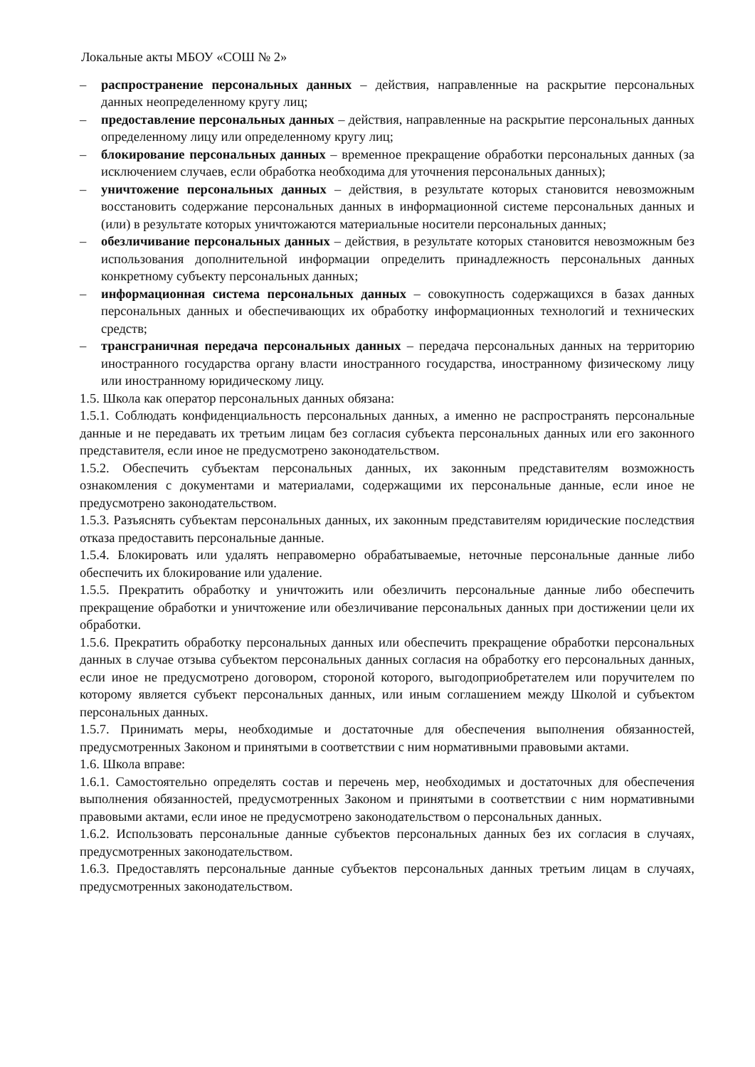Локальные акты МБОУ «СОШ № 2»
– распространение персональных данных – действия, направленные на раскрытие персональных данных неопределенному кругу лиц;
– предоставление персональных данных – действия, направленные на раскрытие персональных данных определенному лицу или определенному кругу лиц;
– блокирование персональных данных – временное прекращение обработки персональных данных (за исключением случаев, если обработка необходима для уточнения персональных данных);
– уничтожение персональных данных – действия, в результате которых становится невозможным восстановить содержание персональных данных в информационной системе персональных данных и (или) в результате которых уничтожаются материальные носители персональных данных;
– обезличивание персональных данных – действия, в результате которых становится невозможным без использования дополнительной информации определить принадлежность персональных данных конкретному субъекту персональных данных;
– информационная система персональных данных – совокупность содержащихся в базах данных персональных данных и обеспечивающих их обработку информационных технологий и технических средств;
– трансграничная передача персональных данных – передача персональных данных на территорию иностранного государства органу власти иностранного государства, иностранному физическому лицу или иностранному юридическому лицу.
1.5. Школа как оператор персональных данных обязана:
1.5.1. Соблюдать конфиденциальность персональных данных, а именно не распространять персональные данные и не передавать их третьим лицам без согласия субъекта персональных данных или его законного представителя, если иное не предусмотрено законодательством.
1.5.2. Обеспечить субъектам персональных данных, их законным представителям возможность ознакомления с документами и материалами, содержащими их персональные данные, если иное не предусмотрено законодательством.
1.5.3. Разъяснять субъектам персональных данных, их законным представителям юридические последствия отказа предоставить персональные данные.
1.5.4. Блокировать или удалять неправомерно обрабатываемые, неточные персональные данные либо обеспечить их блокирование или удаление.
1.5.5. Прекратить обработку и уничтожить или обезличить персональные данные либо обеспечить прекращение обработки и уничтожение или обезличивание персональных данных при достижении цели их обработки.
1.5.6. Прекратить обработку персональных данных или обеспечить прекращение обработки персональных данных в случае отзыва субъектом персональных данных согласия на обработку его персональных данных, если иное не предусмотрено договором, стороной которого, выгодоприобретателем или поручителем по которому является субъект персональных данных, или иным соглашением между Школой и субъектом персональных данных.
1.5.7. Принимать меры, необходимые и достаточные для обеспечения выполнения обязанностей, предусмотренных Законом и принятыми в соответствии с ним нормативными правовыми актами.
1.6. Школа вправе:
1.6.1. Самостоятельно определять состав и перечень мер, необходимых и достаточных для обеспечения выполнения обязанностей, предусмотренных Законом и принятыми в соответствии с ним нормативными правовыми актами, если иное не предусмотрено законодательством о персональных данных.
1.6.2. Использовать персональные данные субъектов персональных данных без их согласия в случаях, предусмотренных законодательством.
1.6.3. Предоставлять персональные данные субъектов персональных данных третьим лицам в случаях, предусмотренных законодательством.